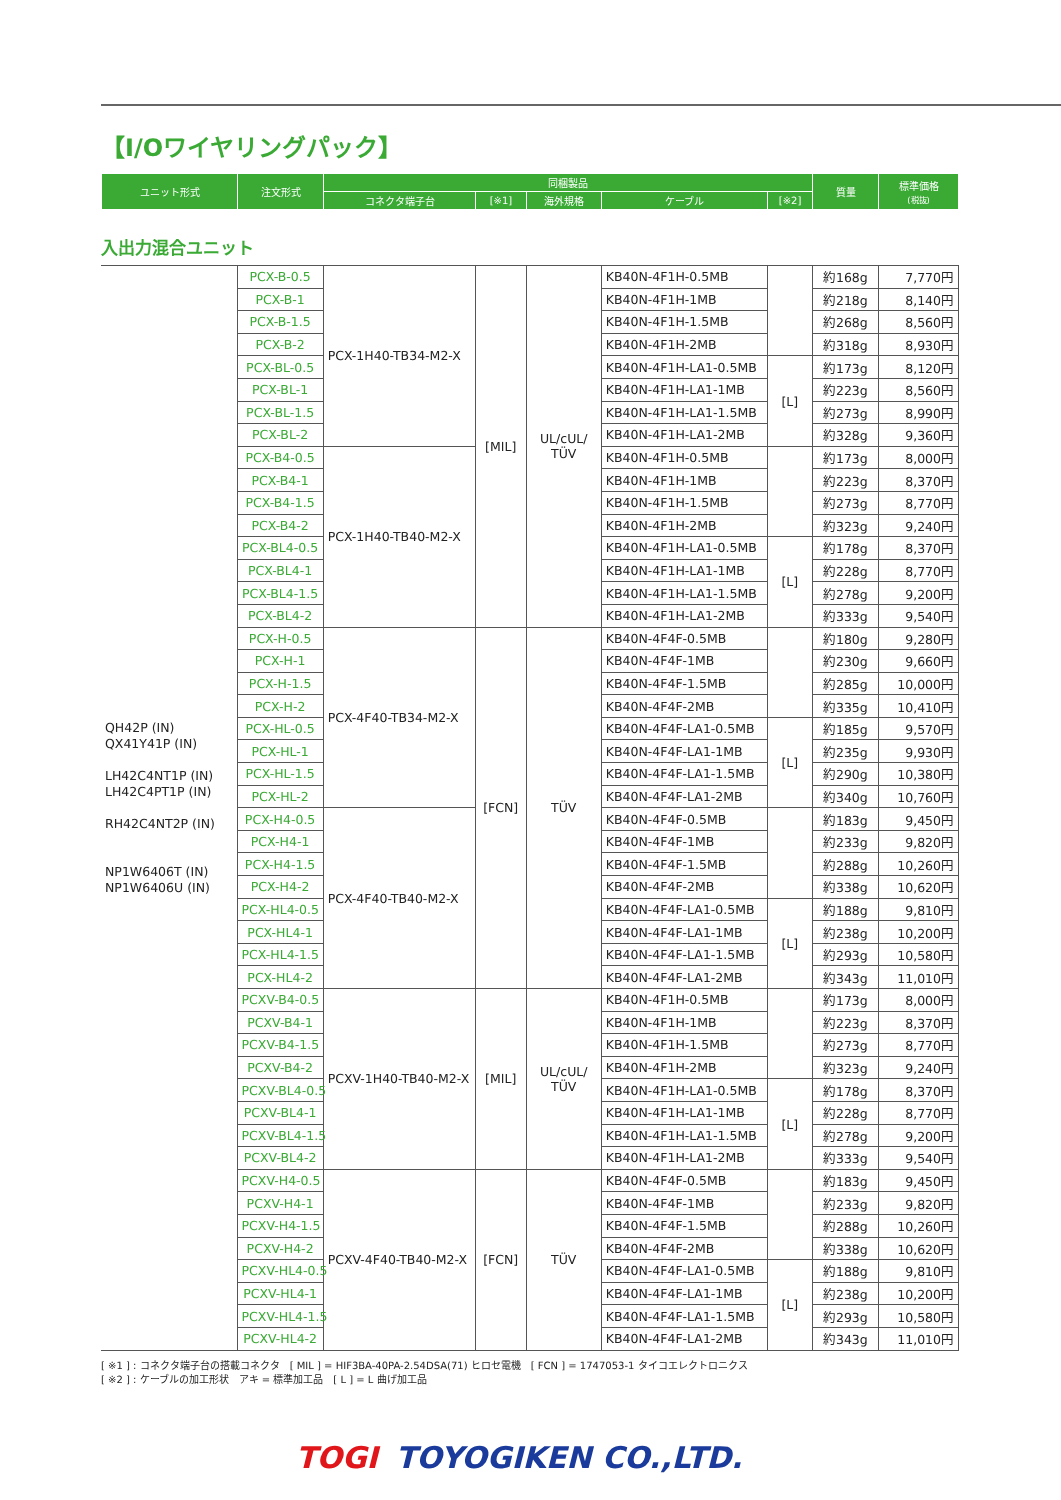【I/Oワイヤリングパック】
| ユニット形式 | 注文形式 | 同梱製品 | | | | | 質量 | 標準価格 (税抜) |
| --- | --- | --- | --- | --- | --- | --- | --- | --- |
| | | コネクタ端子台 | [※1] | 海外規格 | ケーブル | [※2] | | |
入出力混合ユニット
| QH42P (IN) QX41Y41P (IN) LH42C4NT1P (IN) LH42C4PT1P (IN) RH42C4NT2P (IN) NP1W6406T (IN) NP1W6406U (IN) | PCX-B-0.5 | PCX-1H40-TB34-M2-X | [MIL] | UL/cUL/ TÜV | KB40N-4F1H-0.5MB | | 約168g | 7,770円 |
| | PCX-B-1 | | | | KB40N-4F1H-1MB | | 約218g | 8,140円 |
| | PCX-B-1.5 | | | | KB40N-4F1H-1.5MB | | 約268g | 8,560円 |
| | PCX-B-2 | | | | KB40N-4F1H-2MB | | 約318g | 8,930円 |
| | PCX-BL-0.5 | | | | KB40N-4F1H-LA1-0.5MB | [L] | 約173g | 8,120円 |
| | PCX-BL-1 | | | | KB40N-4F1H-LA1-1MB | | 約223g | 8,560円 |
| | PCX-BL-1.5 | | | | KB40N-4F1H-LA1-1.5MB | | 約273g | 8,990円 |
| | PCX-BL-2 | | | | KB40N-4F1H-LA1-2MB | | 約328g | 9,360円 |
| | PCX-B4-0.5 | PCX-1H40-TB40-M2-X | | | KB40N-4F1H-0.5MB | | 約173g | 8,000円 |
| | PCX-B4-1 | | | | KB40N-4F1H-1MB | | 約223g | 8,370円 |
| | PCX-B4-1.5 | | | | KB40N-4F1H-1.5MB | | 約273g | 8,770円 |
| | PCX-B4-2 | | | | KB40N-4F1H-2MB | | 約323g | 9,240円 |
| | PCX-BL4-0.5 | | | | KB40N-4F1H-LA1-0.5MB | [L] | 約178g | 8,370円 |
| | PCX-BL4-1 | | | | KB40N-4F1H-LA1-1MB | | 約228g | 8,770円 |
| | PCX-BL4-1.5 | | | | KB40N-4F1H-LA1-1.5MB | | 約278g | 9,200円 |
| | PCX-BL4-2 | | | | KB40N-4F1H-LA1-2MB | | 約333g | 9,540円 |
| | PCX-H-0.5 | PCX-4F40-TB34-M2-X | [FCN] | TÜV | KB40N-4F4F-0.5MB | | 約180g | 9,280円 |
| | PCX-H-1 | | | | KB40N-4F4F-1MB | | 約230g | 9,660円 |
| | PCX-H-1.5 | | | | KB40N-4F4F-1.5MB | | 約285g | 10,000円 |
| | PCX-H-2 | | | | KB40N-4F4F-2MB | | 約335g | 10,410円 |
| | PCX-HL-0.5 | | | | KB40N-4F4F-LA1-0.5MB | [L] | 約185g | 9,570円 |
| | PCX-HL-1 | | | | KB40N-4F4F-LA1-1MB | | 約235g | 9,930円 |
| | PCX-HL-1.5 | | | | KB40N-4F4F-LA1-1.5MB | | 約290g | 10,380円 |
| | PCX-HL-2 | | | | KB40N-4F4F-LA1-2MB | | 約340g | 10,760円 |
| | PCX-H4-0.5 | PCX-4F40-TB40-M2-X | | | KB40N-4F4F-0.5MB | | 約183g | 9,450円 |
| | PCX-H4-1 | | | | KB40N-4F4F-1MB | | 約233g | 9,820円 |
| | PCX-H4-1.5 | | | | KB40N-4F4F-1.5MB | | 約288g | 10,260円 |
| | PCX-H4-2 | | | | KB40N-4F4F-2MB | | 約338g | 10,620円 |
| | PCX-HL4-0.5 | | | | KB40N-4F4F-LA1-0.5MB | [L] | 約188g | 9,810円 |
| | PCX-HL4-1 | | | | KB40N-4F4F-LA1-1MB | | 約238g | 10,200円 |
| | PCX-HL4-1.5 | | | | KB40N-4F4F-LA1-1.5MB | | 約293g | 10,580円 |
| | PCX-HL4-2 | | | | KB40N-4F4F-LA1-2MB | | 約343g | 11,010円 |
| | PCXV-B4-0.5 | PCXV-1H40-TB40-M2-X | [MIL] | UL/cUL/ TÜV | KB40N-4F1H-0.5MB | | 約173g | 8,000円 |
| | PCXV-B4-1 | | | | KB40N-4F1H-1MB | | 約223g | 8,370円 |
| | PCXV-B4-1.5 | | | | KB40N-4F1H-1.5MB | | 約273g | 8,770円 |
| | PCXV-B4-2 | | | | KB40N-4F1H-2MB | | 約323g | 9,240円 |
| | PCXV-BL4-0.5 | | | | KB40N-4F1H-LA1-0.5MB | [L] | 約178g | 8,370円 |
| | PCXV-BL4-1 | | | | KB40N-4F1H-LA1-1MB | | 約228g | 8,770円 |
| | PCXV-BL4-1.5 | | | | KB40N-4F1H-LA1-1.5MB | | 約278g | 9,200円 |
| | PCXV-BL4-2 | | | | KB40N-4F1H-LA1-2MB | | 約333g | 9,540円 |
| | PCXV-H4-0.5 | PCXV-4F40-TB40-M2-X | [FCN] | TÜV | KB40N-4F4F-0.5MB | | 約183g | 9,450円 |
| | PCXV-H4-1 | | | | KB40N-4F4F-1MB | | 約233g | 9,820円 |
| | PCXV-H4-1.5 | | | | KB40N-4F4F-1.5MB | | 約288g | 10,260円 |
| | PCXV-H4-2 | | | | KB40N-4F4F-2MB | | 約338g | 10,620円 |
| | PCXV-HL4-0.5 | | | | KB40N-4F4F-LA1-0.5MB | [L] | 約188g | 9,810円 |
| | PCXV-HL4-1 | | | | KB40N-4F4F-LA1-1MB | | 約238g | 10,200円 |
| | PCXV-HL4-1.5 | | | | KB40N-4F4F-LA1-1.5MB | | 約293g | 10,580円 |
| | PCXV-HL4-2 | | | | KB40N-4F4F-LA1-2MB | | 約343g | 11,010円 |
[ ※1 ] : コネクタ端子台の搭載コネクタ　[ MIL ] = HIF3BA-40PA-2.54DSA(71) ヒロセ電機　[ FCN ] = 1747053-1 タイコエレクトロニクス
[ ※2 ] : ケーブルの加工形状　アキ = 標準加工品　[ L ] = L 曲げ加工品
TOGI TOYOGIKEN CO.,LTD.